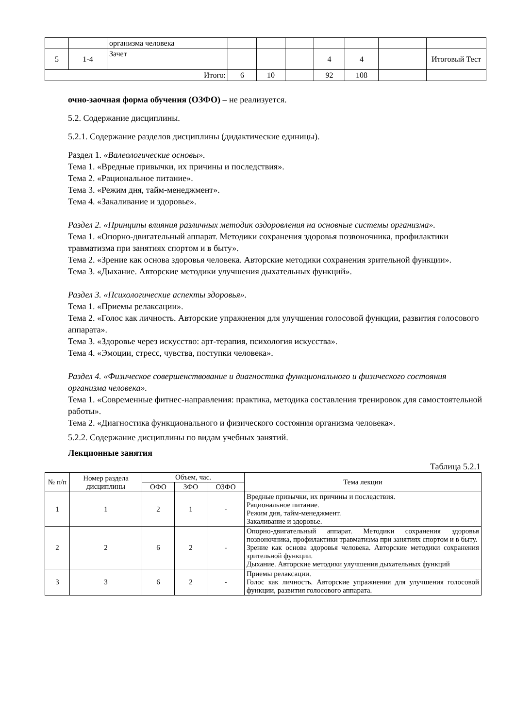| | | организма человека | | | | | | | |
| 5 | 1-4 | Зачет | | | | 4 | 4 | | Итоговый Тест |
| Итого: | | | 6 | 10 | | 92 | 108 | | |
очно-заочная форма обучения (ОЗФО) – не реализуется.
5.2. Содержание дисциплины.
5.2.1. Содержание разделов дисциплины (дидактические единицы).
Раздел 1. «Валеологические основы».
Тема 1. «Вредные привычки, их причины и последствия».
Тема 2. «Рациональное питание».
Тема 3. «Режим дня, тайм-менеджмент».
Тема 4. «Закаливание и здоровье».
Раздел 2. «Принципы влияния различных методик оздоровления на основные системы организма».
Тема 1. «Опорно-двигательный аппарат. Методики сохранения здоровья позвоночника, профилактики травматизма при занятиях спортом и в быту».
Тема 2. «Зрение как основа здоровья человека. Авторские методики сохранения зрительной функции».
Тема 3. «Дыхание. Авторские методики улучшения дыхательных функций».
Раздел 3. «Психологические аспекты здоровья».
Тема 1. «Приемы релаксации».
Тема 2. «Голос как личность. Авторские упражнения для улучшения голосовой функции, развития голосового аппарата».
Тема 3. «Здоровье через искусство: арт-терапия, психология искусства».
Тема 4. «Эмоции, стресс, чувства, поступки человека».
Раздел 4. «Физическое совершенствование и диагностика функционального и физического состояния организма человека».
Тема 1. «Современные фитнес-направления: практика, методика составления тренировок для самостоятельной работы».
Тема 2. «Диагностика функционального и физического состояния организма человека».
5.2.2. Содержание дисциплины по видам учебных занятий.
Лекционные занятия
Таблица 5.2.1
| № п/п | Номер раздела дисциплины | Объем, час. | | | Тема лекции |
| --- | --- | --- | --- | --- | --- |
| | | ОФО | ЗФО | ОЗФО | |
| 1 | 1 | 2 | 1 | - | Вредные привычки, их причины и последствия. Рациональное питание. Режим дня, тайм-менеджмент. Закаливание и здоровье. |
| 2 | 2 | 6 | 2 | - | Опорно-двигательный аппарат. Методики сохранения здоровья позвоночника, профилактики травматизма при занятиях спортом и в быту. Зрение как основа здоровья человека. Авторские методики сохранения зрительной функции. Дыхание. Авторские методики улучшения дыхательных функций |
| 3 | 3 | 6 | 2 | - | Приемы релаксации. Голос как личность. Авторские упражнения для улучшения голосовой функции, развития голосового аппарата. |